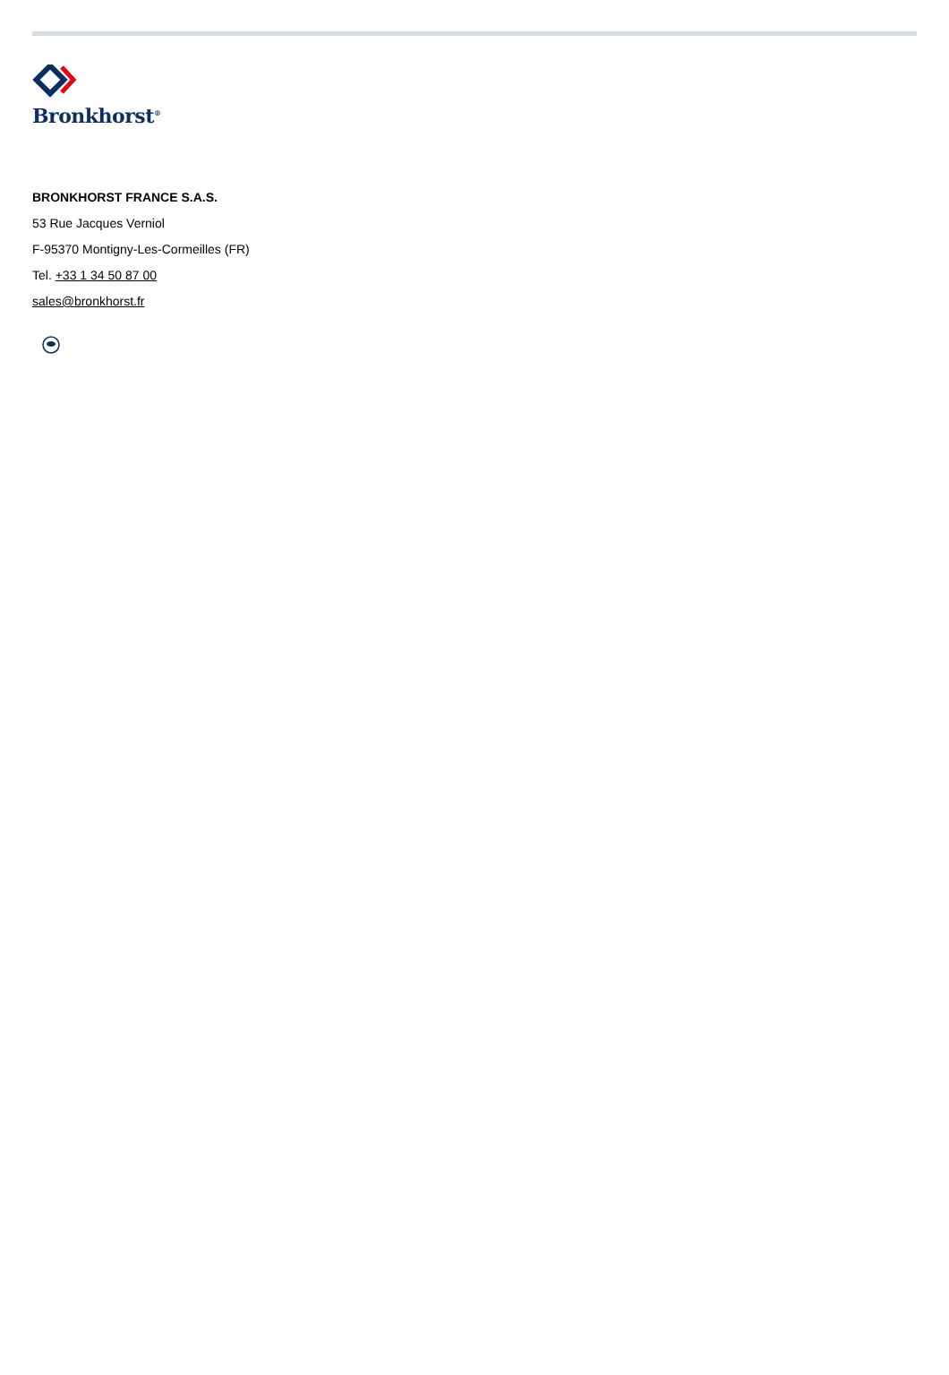Bronkhorst<sup>®</sup>
BRONKHORST FRANCE S.A.S.
53 Rue Jacques Verniol
F-95370 Montigny-Les-Cormeilles (FR)
Tel. +33 1 34 50 87 00
sales@bronkhorst.fr